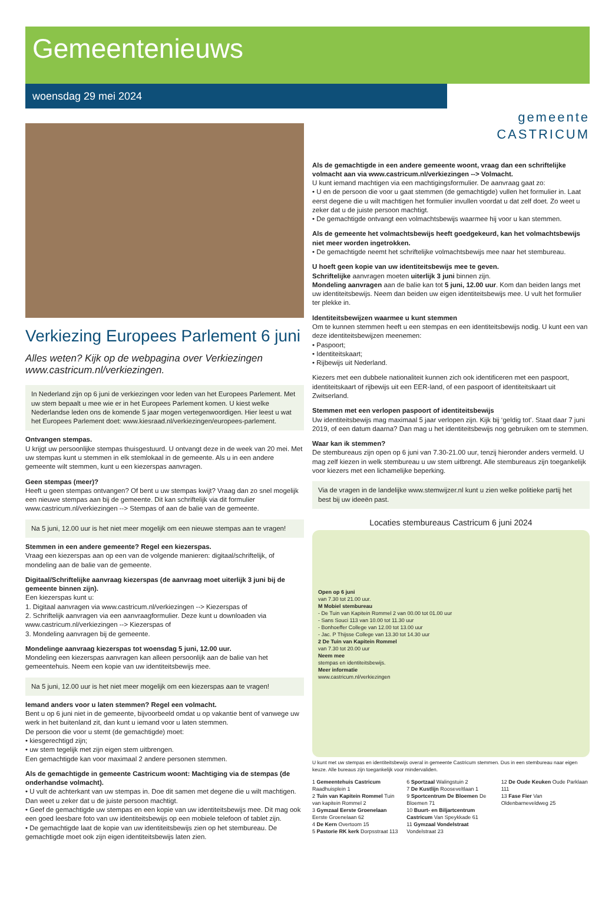Gemeentenieuws
woensdag 29 mei 2024
Verkiezing Europees Parlement 6 juni
Alles weten? Kijk op de webpagina over Verkiezingen www.castricum.nl/verkiezingen.
In Nederland zijn op 6 juni de verkiezingen voor leden van het Europees Parlement. Met uw stem bepaalt u mee wie er in het Europees Parlement komen. U kiest welke Nederlandse leden ons de komende 5 jaar mogen vertegenwoordigen. Hier leest u wat het Europees Parlement doet: www.kiesraad.nl/verkiezingen/europees-parlement.
Ontvangen stempas.
U krijgt uw persoonlijke stempas thuisgestuurd. U ontvangt deze in de week van 20 mei. Met uw stempas kunt u stemmen in elk stemlokaal in de gemeente. Als u in een andere gemeente wilt stemmen, kunt u een kiezerspas aanvragen.
Geen stempas (meer)?
Heeft u geen stempas ontvangen? Of bent u uw stempas kwijt? Vraag dan zo snel mogelijk een nieuwe stempas aan bij de gemeente. Dit kan schriftelijk via dit formulier www.castricum.nl/verkiezingen --> Stempas of aan de balie van de gemeente.
Na 5 juni, 12.00 uur is het niet meer mogelijk om een nieuwe stempas aan te vragen!
Stemmen in een andere gemeente? Regel een kiezerspas.
Vraag een kiezerspas aan op een van de volgende manieren: digitaal/schriftelijk, of mondeling aan de balie van de gemeente.
Digitaal/Schriftelijke aanvraag kiezerspas (de aanvraag moet uiterlijk 3 juni bij de gemeente binnen zijn).
Een kiezerspas kunt u:
1. Digitaal aanvragen via www.castricum.nl/verkiezingen --> Kiezerspas of
2. Schriftelijk aanvragen via een aanvraagformulier. Deze kunt u downloaden via www.castricum.nl/verkiezingen --> Kiezerspas of
3. Mondeling aanvragen bij de gemeente.
Mondelinge aanvraag kiezerspas tot woensdag 5 juni, 12.00 uur.
Mondeling een kiezerspas aanvragen kan alleen persoonlijk aan de balie van het gemeentehuis. Neem een kopie van uw identiteitsbewijs mee.
Na 5 juni, 12.00 uur is het niet meer mogelijk om een kiezerspas aan te vragen!
Iemand anders voor u laten stemmen? Regel een volmacht.
Bent u op 6 juni niet in de gemeente, bijvoorbeeld omdat u op vakantie bent of vanwege uw werk in het buitenland zit, dan kunt u iemand voor u laten stemmen.
De persoon die voor u stemt (de gemachtigde) moet:
• kiesgerechtigd zijn;
• uw stem tegelijk met zijn eigen stem uitbrengen.
Een gemachtigde kan voor maximaal 2 andere personen stemmen.
Als de gemachtigde in gemeente Castricum woont: Machtiging via de stempas (de onderhandse volmacht).
• U vult de achterkant van uw stempas in. Doe dit samen met degene die u wilt machtigen. Dan weet u zeker dat u de juiste persoon machtigt.
• Geef de gemachtigde uw stempas en een kopie van uw identiteitsbewijs mee. Dit mag ook een goed leesbare foto van uw identiteitsbewijs op een mobiele telefoon of tablet zijn.
• De gemachtigde laat de kopie van uw identiteitsbewijs zien op het stembureau. De gemachtigde moet ook zijn eigen identiteitsbewijs laten zien.
gemeente
CASTRICUM
Als de gemachtigde in een andere gemeente woont, vraag dan een schriftelijke volmacht aan via www.castricum.nl/verkiezingen --> Volmacht.
U kunt iemand machtigen via een machtigingsformulier. De aanvraag gaat zo:
• U en de persoon die voor u gaat stemmen (de gemachtigde) vullen het formulier in. Laat eerst degene die u wilt machtigen het formulier invullen voordat u dat zelf doet. Zo weet u zeker dat u de juiste persoon machtigt.
• De gemachtigde ontvangt een volmachtsbewijs waarmee hij voor u kan stemmen.
Als de gemeente het volmachtsbewijs heeft goedgekeurd, kan het volmachtsbewijs niet meer worden ingetrokken.
• De gemachtigde neemt het schriftelijke volmachtsbewijs mee naar het stembureau.
U hoeft geen kopie van uw identiteitsbewijs mee te geven.
Schriftelijke aanvragen moeten uiterlijk 3 juni binnen zijn.
Mondeling aanvragen aan de balie kan tot 5 juni, 12.00 uur. Kom dan beiden langs met uw identiteitsbewijs. Neem dan beiden uw eigen identiteitsbewijs mee. U vult het formulier ter plekke in.
Identiteitsbewijzen waarmee u kunt stemmen
Om te kunnen stemmen heeft u een stempas en een identiteitsbewijs nodig. U kunt een van deze identiteitsbewijzen meenemen:
• Paspoort;
• Identiteitskaart;
• Rijbewijs uit Nederland.
Kiezers met een dubbele nationaliteit kunnen zich ook identificeren met een paspoort, identiteitskaart of rijbewijs uit een EER-land, of een paspoort of identiteitskaart uit Zwitserland.
Stemmen met een verlopen paspoort of identiteitsbewijs
Uw identiteitsbewijs mag maximaal 5 jaar verlopen zijn. Kijk bij ‘geldig tot’. Staat daar 7 juni 2019, of een datum daarna? Dan mag u het identiteitsbewijs nog gebruiken om te stemmen.
Waar kan ik stemmen?
De stembureaus zijn open op 6 juni van 7.30-21.00 uur, tenzij hieronder anders vermeld. U mag zelf kiezen in welk stembureau u uw stem uitbrengt. Alle stembureaus zijn toegankelijk voor kiezers met een lichamelijke beperking.
Via de vragen in de landelijke www.stemwijzer.nl kunt u zien welke politieke partij het best bij uw ideeën past.
Locaties stembureaus Castricum 6 juni 2024
Open op 6 juni
van 7.30 tot 21.00 uur.
M Mobiel stembureau
- De Tuin van Kapitein Rommel 2 van 00.00 tot 01.00 uur
- Sans Souci 113 van 10.00 tot 11.30 uur
- Bonhoeffer College van 12.00 tot 13.00 uur
- Jac. P Thijsse College van 13.30 tot 14.30 uur
2 De Tuin van Kapitein Rommel
van 7.30 tot 20.00 uur
Neem mee
stempas en identiteitsbewijs.
Meer informatie
www.castricum.nl/verkiezingen
U kunt met uw stempas en identiteitsbewijs overal in gemeente Castricum stemmen. Dus in een stembureau naar eigen keuze. Alle bureaus zijn toegankelijk voor mindervaliden.
1 Gemeentehuis Castricum Raadhuisplein 1
2 Tuin van Kapitein Rommel Tuin van kapitein Rommel 2
3 Gymzaal Eerste Groenelaan Eerste Groenelaan 62
4 De Kern Overtoom 15
5 Pastorie RK kerk Dorpsstraat 113
6 Sportzaal Walingstuin 2
7 De Kustlijn Rooseveltlaan 1
9 Sportcentrum De Bloemen De Bloemen 71
10 Buurt- en Biljartcentrum Castricum Van Speykkade 61
11 Gymzaal Vondelstraat Vondelstraat 23
12 De Oude Keuken Oude Parklaan 111
13 Fase Fier Van Oldenbarneveldweg 25